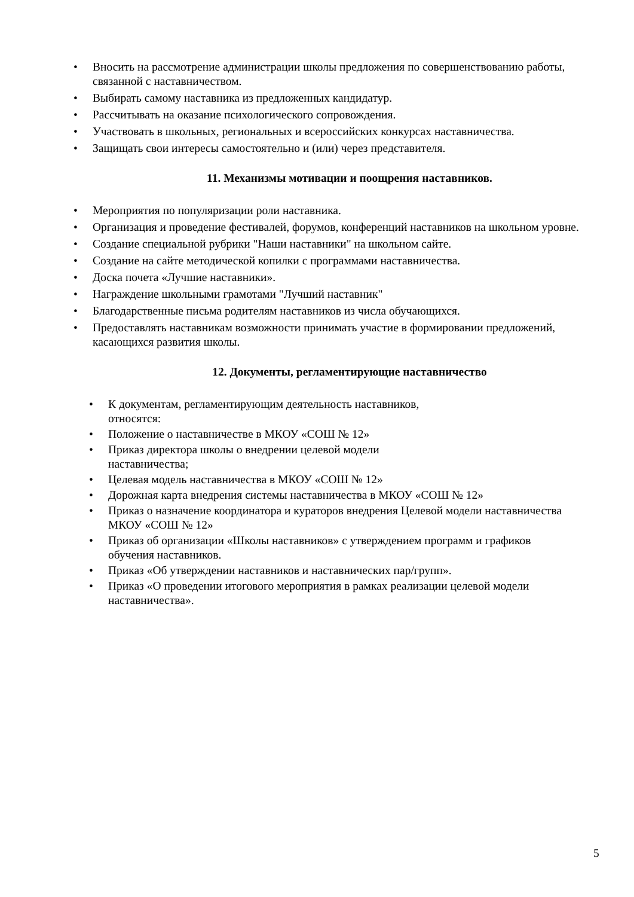• Вносить на рассмотрение администрации школы предложения по совершенствованию работы, связанной с наставничеством.
• Выбирать самому наставника из предложенных кандидатур.
• Рассчитывать на оказание психологического сопровождения.
• Участвовать в школьных, региональных и всероссийских конкурсах наставничества.
• Защищать свои интересы самостоятельно и (или) через представителя.
11. Механизмы мотивации и поощрения наставников.
• Мероприятия по популяризации роли наставника.
• Организация и проведение фестивалей, форумов, конференций наставников на школьном уровне.
• Создание специальной рубрики "Наши наставники" на школьном сайте.
• Создание на сайте методической копилки с программами наставничества.
• Доска почета «Лучшие наставники».
• Награждение школьными грамотами "Лучший наставник"
• Благодарственные письма родителям наставников из числа обучающихся.
• Предоставлять наставникам возможности принимать участие в формировании предложений, касающихся развития школы.
12. Документы, регламентирующие наставничество
• К документам, регламентирующим деятельность наставников,
относятся:
• Положение о наставничестве в МКОУ «СОШ № 12»
• Приказ директора школы о внедрении целевой модели
наставничества;
• Целевая модель наставничества в МКОУ «СОШ № 12»
• Дорожная карта внедрения системы наставничества в МКОУ «СОШ № 12»
• Приказ о назначение координатора и кураторов внедрения Целевой модели наставничества МКОУ «СОШ № 12»
• Приказ об организации «Школы наставников» с утверждением программ и графиков обучения наставников.
• Приказ «Об утверждении наставников и наставнических пар/групп».
• Приказ «О проведении итогового мероприятия в рамках реализации целевой модели наставничества».
5